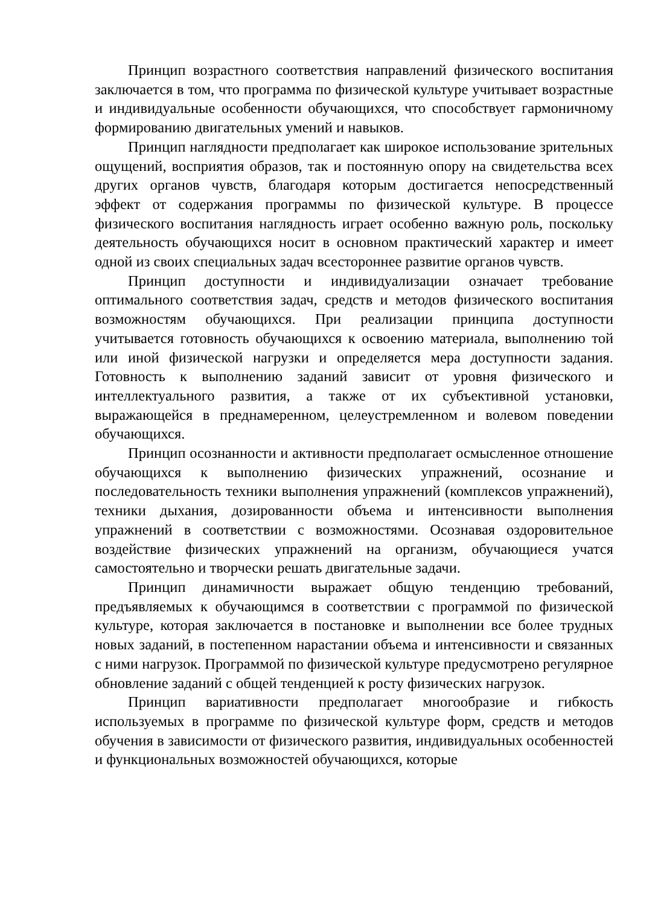Принцип возрастного соответствия направлений физического воспитания заключается в том, что программа по физической культуре учитывает возрастные и индивидуальные особенности обучающихся, что способствует гармоничному формированию двигательных умений и навыков.
Принцип наглядности предполагает как широкое использование зрительных ощущений, восприятия образов, так и постоянную опору на свидетельства всех других органов чувств, благодаря которым достигается непосредственный эффект от содержания программы по физической культуре. В процессе физического воспитания наглядность играет особенно важную роль, поскольку деятельность обучающихся носит в основном практический характер и имеет одной из своих специальных задач всестороннее развитие органов чувств.
Принцип доступности и индивидуализации означает требование оптимального соответствия задач, средств и методов физического воспитания возможностям обучающихся. При реализации принципа доступности учитывается готовность обучающихся к освоению материала, выполнению той или иной физической нагрузки и определяется мера доступности задания. Готовность к выполнению заданий зависит от уровня физического и интеллектуального развития, а также от их субъективной установки, выражающейся в преднамеренном, целеустремленном и волевом поведении обучающихся.
Принцип осознанности и активности предполагает осмысленное отношение обучающихся к выполнению физических упражнений, осознание и последовательность техники выполнения упражнений (комплексов упражнений), техники дыхания, дозированности объема и интенсивности выполнения упражнений в соответствии с возможностями. Осознавая оздоровительное воздействие физических упражнений на организм, обучающиеся учатся самостоятельно и творчески решать двигательные задачи.
Принцип динамичности выражает общую тенденцию требований, предъявляемых к обучающимся в соответствии с программой по физической культуре, которая заключается в постановке и выполнении все более трудных новых заданий, в постепенном нарастании объема и интенсивности и связанных с ними нагрузок. Программой по физической культуре предусмотрено регулярное обновление заданий с общей тенденцией к росту физических нагрузок.
Принцип вариативности предполагает многообразие и гибкость используемых в программе по физической культуре форм, средств и методов обучения в зависимости от физического развития, индивидуальных особенностей и функциональных возможностей обучающихся, которые